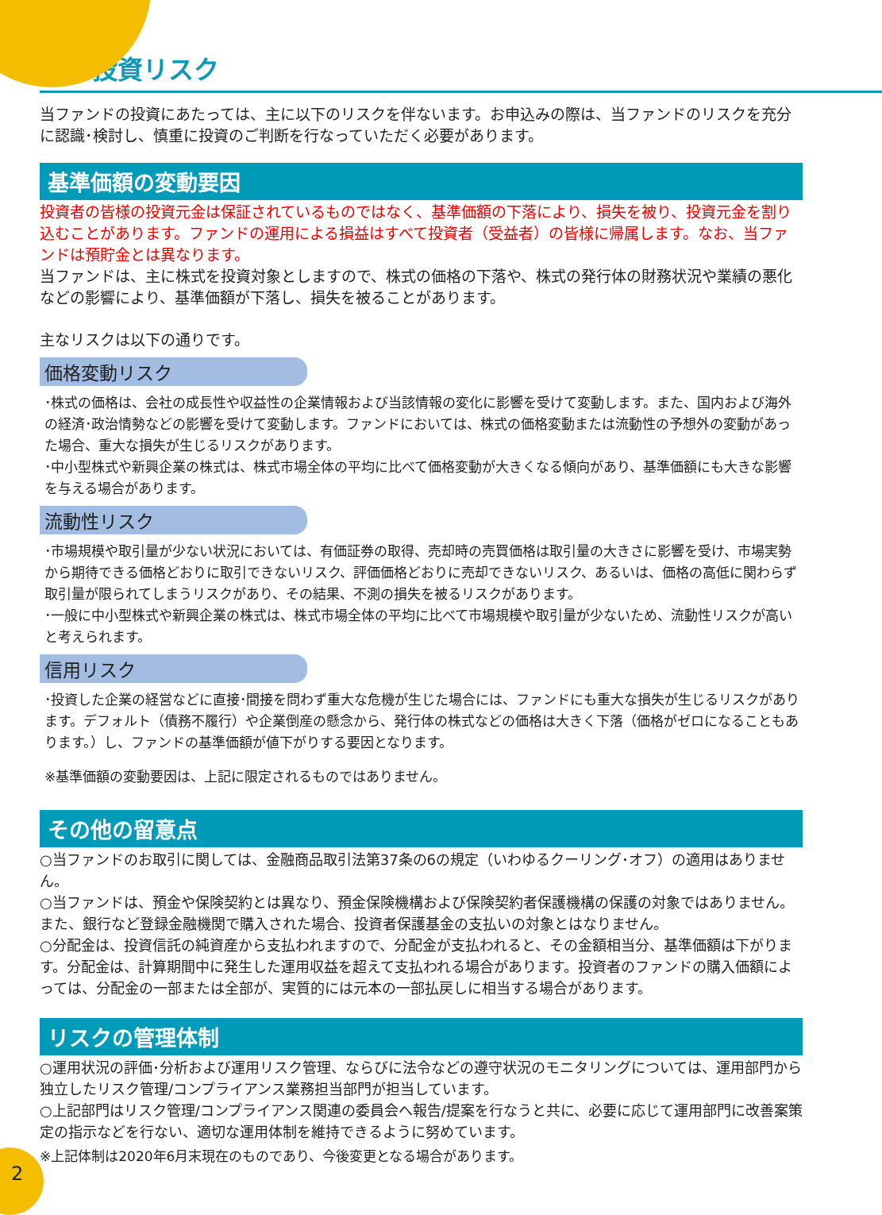投資リスク
当ファンドの投資にあたっては、主に以下のリスクを伴ないます。お申込みの際は、当ファンドのリスクを充分に認識･検討し、慎重に投資のご判断を行なっていただく必要があります。
基準価額の変動要因
投資者の皆様の投資元金は保証されているものではなく、基準価額の下落により、損失を被り、投資元金を割り込むことがあります。ファンドの運用による損益はすべて投資者（受益者）の皆様に帰属します。なお、当ファンドは預貯金とは異なります。
当ファンドは、主に株式を投資対象としますので、株式の価格の下落や、株式の発行体の財務状況や業績の悪化などの影響により、基準価額が下落し、損失を被ることがあります。
主なリスクは以下の通りです。
価格変動リスク
･株式の価格は、会社の成長性や収益性の企業情報および当該情報の変化に影響を受けて変動します。また、国内および海外の経済･政治情勢などの影響を受けて変動します。ファンドにおいては、株式の価格変動または流動性の予想外の変動があった場合、重大な損失が生じるリスクがあります。
･中小型株式や新興企業の株式は、株式市場全体の平均に比べて価格変動が大きくなる傾向があり、基準価額にも大きな影響を与える場合があります。
流動性リスク
･市場規模や取引量が少ない状況においては、有価証券の取得、売却時の売買価格は取引量の大きさに影響を受け、市場実勢から期待できる価格どおりに取引できないリスク、評価価格どおりに売却できないリスク、あるいは、価格の高低に関わらず取引量が限られてしまうリスクがあり、その結果、不測の損失を被るリスクがあります。
･一般に中小型株式や新興企業の株式は、株式市場全体の平均に比べて市場規模や取引量が少ないため、流動性リスクが高いと考えられます。
信用リスク
･投資した企業の経営などに直接･間接を問わず重大な危機が生じた場合には、ファンドにも重大な損失が生じるリスクがあります。デフォルト（債務不履行）や企業倒産の懸念から、発行体の株式などの価格は大きく下落（価格がゼロになることもあります。）し、ファンドの基準価額が値下がりする要因となります。
※基準価額の変動要因は、上記に限定されるものではありません。
その他の留意点
○当ファンドのお取引に関しては、金融商品取引法第37条の6の規定（いわゆるクーリング･オフ）の適用はありません。
○当ファンドは、預金や保険契約とは異なり、預金保険機構および保険契約者保護機構の保護の対象ではありません。また、銀行など登録金融機関で購入された場合、投資者保護基金の支払いの対象とはなりません。
○分配金は、投資信託の純資産から支払われますので、分配金が支払われると、その金額相当分、基準価額は下がります。分配金は、計算期間中に発生した運用収益を超えて支払われる場合があります。投資者のファンドの購入価額によっては、分配金の一部または全部が、実質的には元本の一部払戻しに相当する場合があります。
リスクの管理体制
○運用状況の評価･分析および運用リスク管理、ならびに法令などの遵守状況のモニタリングについては、運用部門から独立したリスク管理/コンプライアンス業務担当部門が担当しています。
○上記部門はリスク管理/コンプライアンス関連の委員会へ報告/提案を行なうと共に、必要に応じて運用部門に改善案策定の指示などを行ない、適切な運用体制を維持できるように努めています。
※上記体制は2020年6月末現在のものであり、今後変更となる場合があります。
2